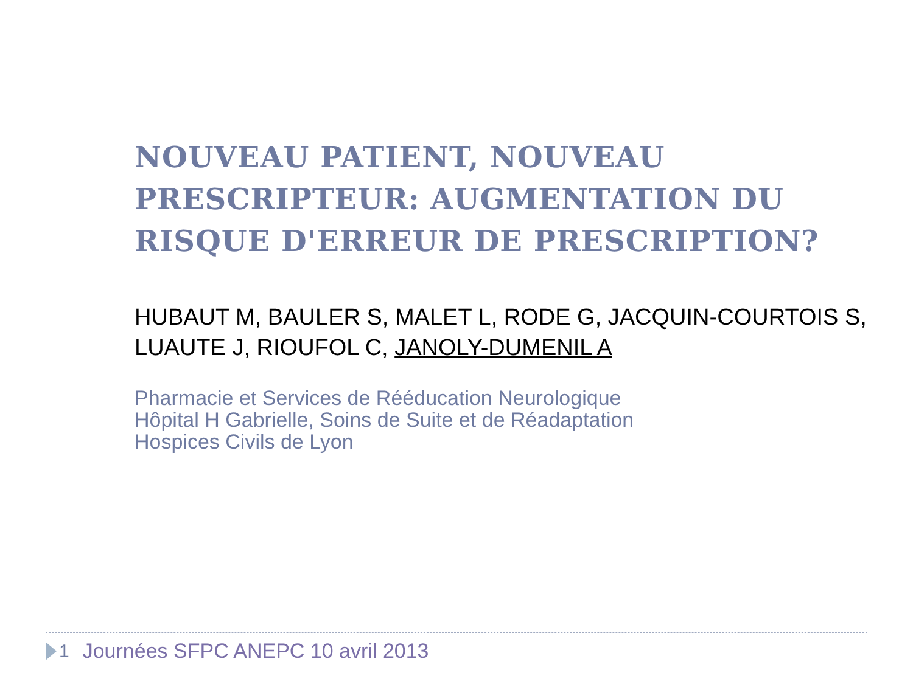NOUVEAU PATIENT, NOUVEAU PRESCRIPTEUR: AUGMENTATION DU RISQUE D'ERREUR DE PRESCRIPTION?
HUBAUT M, BAULER S, MALET L, RODE G, JACQUIN-COURTOIS S, LUAUTE J, RIOUFOL C, JANOLY-DUMENIL A
Pharmacie et Services de Rééducation Neurologique
Hôpital H Gabrielle, Soins de Suite et de Réadaptation
Hospices Civils de Lyon
1 Journées SFPC ANEPC 10 avril 2013